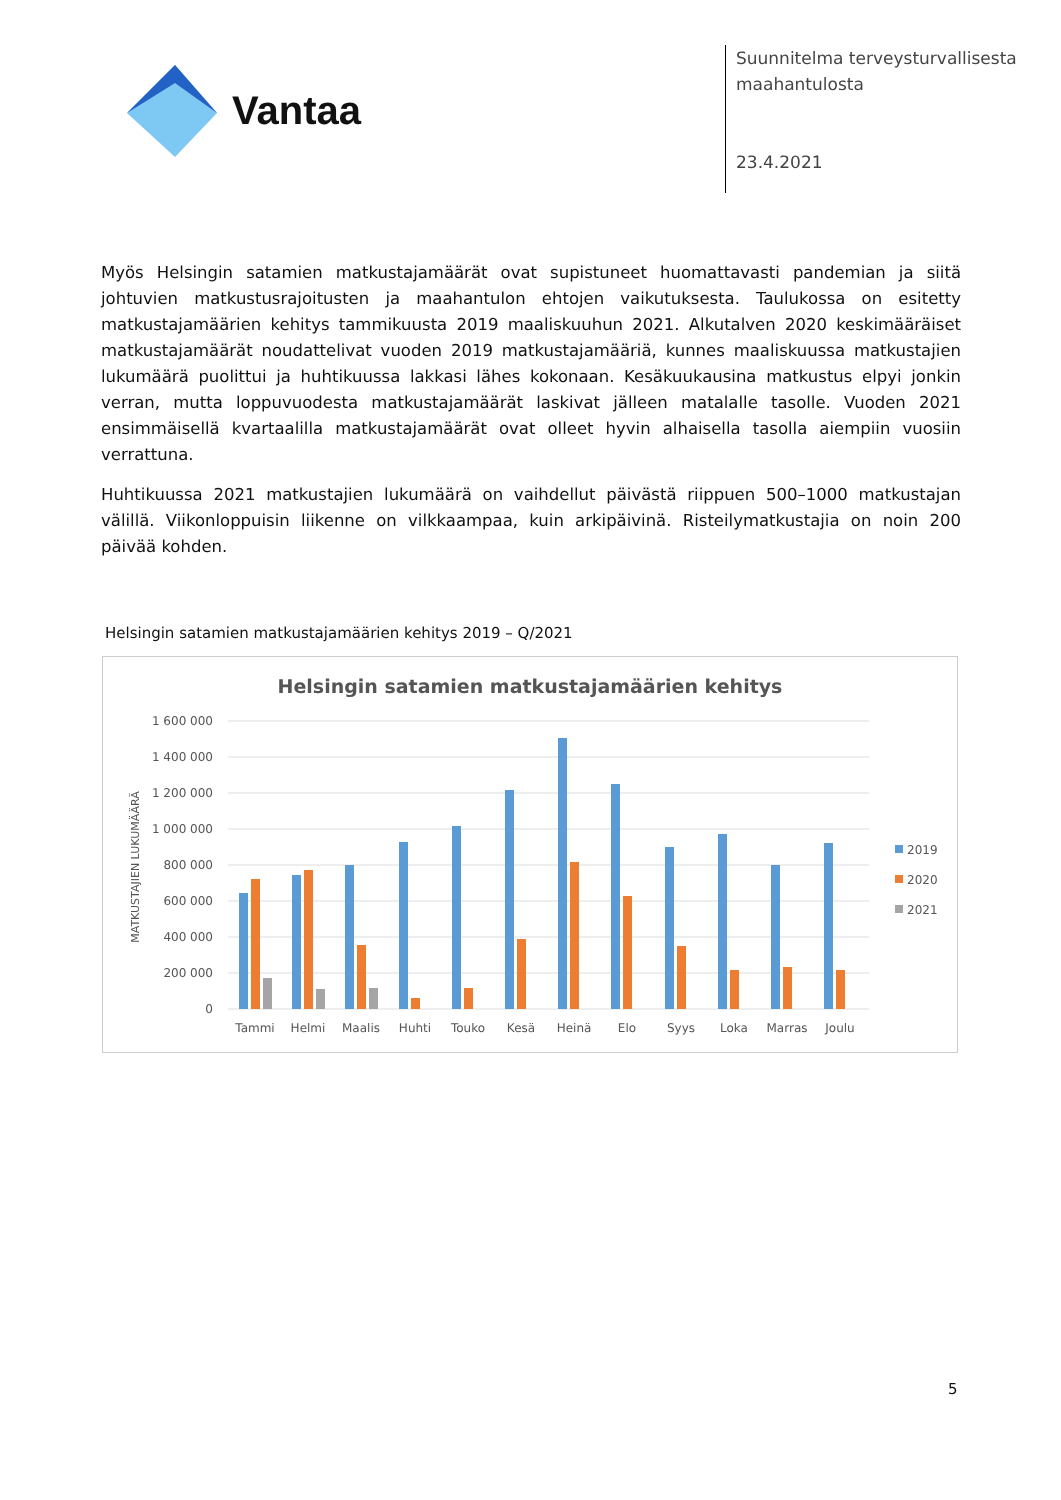Vantaa
Suunnitelma terveysturvallisesta
maahantulosta
23.4.2021
Myös Helsingin satamien matkustajamäärät ovat supistuneet huomattavasti pandemian ja siitä johtuvien matkustusrajoitusten ja maahantulon ehtojen vaikutuksesta. Taulukossa on esitetty matkustajamäärien kehitys tammikuusta 2019 maaliskuuhun 2021. Alkutalven 2020 keskimääräiset matkustajamäärät noudattelivat vuoden 2019 matkustajamääriä, kunnes maaliskuussa matkustajien lukumäärä puolittui ja huhtikuussa lakkasi lähes kokonaan. Kesäkuukausina matkustus elpyi jonkin verran, mutta loppuvuodesta matkustajamäärät laskivat jälleen matalalle tasolle. Vuoden 2021 ensimmäisellä kvartaalilla matkustajamäärät ovat olleet hyvin alhaisella tasolla aiempiin vuosiin verrattuna.
Huhtikuussa 2021 matkustajien lukumäärä on vaihdellut päivästä riippuen 500–1000 matkustajan välillä. Viikonloppuisin liikenne on vilkkaampaa, kuin arkipäivinä. Risteilymatkustajia on noin 200 päivää kohden.
Helsingin satamien matkustajamäärien kehitys 2019 – Q/2021
Helsingin satamien matkustajamäärien kehitys
1 600 000
1 400 000
1 200 000
1 000 000
800 000
600 000
400 000
200 000
0
MATKUSTAJIEN LUKUMÄÄRÄ
Tammi
Helmi
Maalis
Huhti
Touko
Kesä
Heinä
Elo
Syys
Loka
Marras
Joulu
2019
2020
2021
5